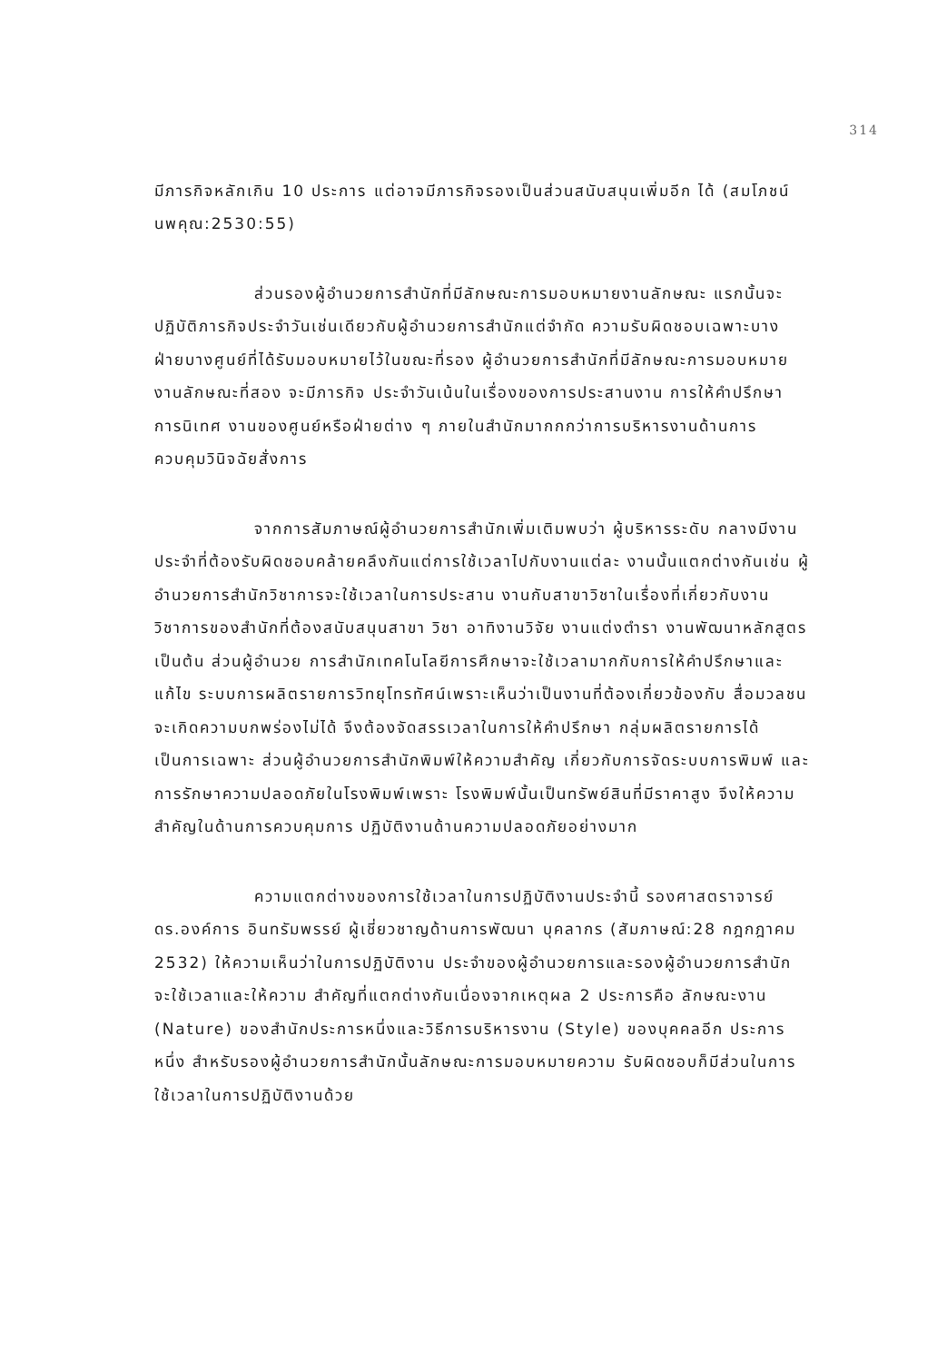314
มีภารกิจหลักเกิน 10 ประการ แต่อาจมีภารกิจรองเป็นส่วนสนับสนุนเพิ่มอีก ได้ (สมโภชน์ นพคุณ:2530:55)
ส่วนรองผู้อำนวยการสำนักที่มีลักษณะการมอบหมายงานลักษณะ แรกนั้นจะปฏิบัติภารกิจประจำวันเช่นเดียวกับผู้อำนวยการสำนักแต่จำกัด ความรับผิดชอบเฉพาะบางฝ่ายบางศูนย์ที่ได้รับมอบหมายไว้ในขณะที่รอง ผู้อำนวยการสำนักที่มีลักษณะการมอบหมายงานลักษณะที่สอง จะมีภารกิจ ประจำวันเน้นในเรื่องของการประสานงาน การให้คำปรึกษา การนิเทศ งานของศูนย์หรือฝ่ายต่าง ๆ ภายในสำนักมากกกว่าการบริหารงานด้านการ ควบคุมวินิจฉัยสั่งการ
จากการสัมภาษณ์ผู้อำนวยการสำนักเพิ่มเติมพบว่า ผู้บริหารระดับ กลางมีงานประจำที่ต้องรับผิดชอบคล้ายคลึงกันแต่การใช้เวลาไปกับงานแต่ละ งานนั้นแตกต่างกันเช่น ผู้อำนวยการสำนักวิชาการจะใช้เวลาในการประสาน งานกับสาขาวิชาในเรื่องที่เกี่ยวกับงานวิชาการของสำนักที่ต้องสนับสนุนสาขา วิชา อาทิงานวิจัย งานแต่งตำรา งานพัฒนาหลักสูตร เป็นต้น ส่วนผู้อำนวย การสำนักเทคโนโลยีการศึกษาจะใช้เวลามากกับการให้คำปรึกษาและแก้ไข ระบบการผลิตรายการวิทยุโทรทัศน์เพราะเห็นว่าเป็นงานที่ต้องเกี่ยวข้องกับ สื่อมวลชนจะเกิดความบกพร่องไม่ได้ จึงต้องจัดสรรเวลาในการให้คำปรึกษา กลุ่มผลิตรายการได้เป็นการเฉพาะ ส่วนผู้อำนวยการสำนักพิมพ์ให้ความสำคัญ เกี่ยวกับการจัดระบบการพิมพ์ และการรักษาความปลอดภัยในโรงพิมพ์เพราะ โรงพิมพ์นั้นเป็นทรัพย์สินที่มีราคาสูง จึงให้ความสำคัญในด้านการควบคุมการ ปฏิบัติงานด้านความปลอดภัยอย่างมาก
ความแตกต่างของการใช้เวลาในการปฏิบัติงานประจำนี้ รองศาสตราจารย์ดร.องค์การ อินทรัมพรรย์ ผู้เชี่ยวชาญด้านการพัฒนา บุคลากร (สัมภาษณ์:28 กฎกฎาคม 2532) ให้ความเห็นว่าในการปฏิบัติงาน ประจำของผู้อำนวยการและรองผู้อำนวยการสำนัก จะใช้เวลาและให้ความ สำคัญที่แตกต่างกันเนื่องจากเหตุผล 2 ประการคือ ลักษณะงาน (Nature) ของสำนักประการหนึ่งและวิธีการบริหารงาน (Style) ของบุคคลอีก ประการหนึ่ง สำหรับรองผู้อำนวยการสำนักนั้นลักษณะการมอบหมายความ รับผิดชอบก็มีส่วนในการใช้เวลาในการปฏิบัติงานด้วย